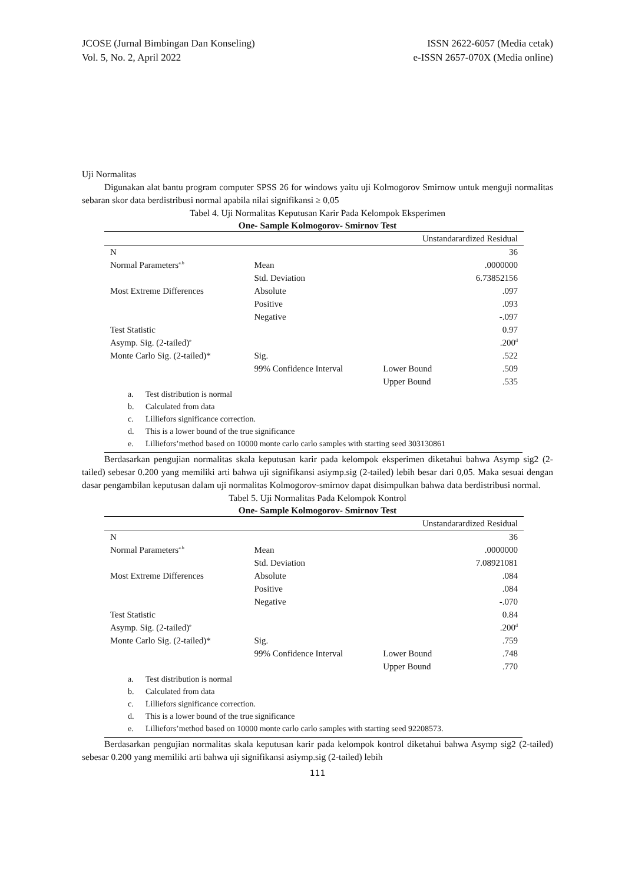JCOSE (Jurnal Bimbingan Dan Konseling)
Vol. 5, No. 2, April 2022
ISSN 2622-6057 (Media cetak)
e-ISSN 2657-070X (Media online)
Uji Normalitas
Digunakan alat bantu program computer SPSS 26 for windows yaitu uji Kolmogorov Smirnow untuk menguji normalitas sebaran skor data berdistribusi normal apabila nilai signifikansi ≥ 0,05
Tabel 4. Uji Normalitas Keputusan Karir Pada Kelompok Eksperimen
One- Sample Kolmogorov- Smirnov Test
| | | Unstandarardized Residual | |
| N | | | 36 |
| Normal Parameters<sup>a.b</sup> | Mean | | .0000000 |
| | Std. Deviation | | 6.73852156 |
| Most Extreme Differences | Absolute | | .097 |
| | Positive | | .093 |
| | Negative | | -.097 |
| Test Statistic | | | 0.97 |
| Asymp. Sig. (2-tailed)<sup>e</sup> | | | .200<sup>d</sup> |
| Monte Carlo Sig. (2-tailed)* | Sig. | | .522 |
| | 99% Confidence Interval | Lower Bound | .509 |
| | | Upper Bound | .535 |
a. Test distribution is normal
b. Calculated from data
c. Lilliefors significance correction.
d. This is a lower bound of the true significance
e. Lilliefors’method based on 10000 monte carlo carlo samples with starting seed 303130861
Berdasarkan pengujian normalitas skala keputusan karir pada kelompok eksperimen diketahui bahwa Asymp sig2 (2-tailed) sebesar 0.200 yang memiliki arti bahwa uji signifikansi asiymp.sig (2-tailed) lebih besar dari 0,05. Maka sesuai dengan dasar pengambilan keputusan dalam uji normalitas Kolmogorov-smirnov dapat disimpulkan bahwa data berdistribusi normal.
Tabel 5. Uji Normalitas Pada Kelompok Kontrol
One- Sample Kolmogorov- Smirnov Test
| | | Unstandarardized Residual | |
| N | | | 36 |
| Normal Parameters<sup>a.b</sup> | Mean | | .0000000 |
| | Std. Deviation | | 7.08921081 |
| Most Extreme Differences | Absolute | | .084 |
| | Positive | | .084 |
| | Negative | | -.070 |
| Test Statistic | | | 0.84 |
| Asymp. Sig. (2-tailed)<sup>e</sup> | | | .200<sup>d</sup> |
| Monte Carlo Sig. (2-tailed)* | Sig. | | .759 |
| | 99% Confidence Interval | Lower Bound | .748 |
| | | Upper Bound | .770 |
a. Test distribution is normal
b. Calculated from data
c. Lilliefors significance correction.
d. This is a lower bound of the true significance
e. Lilliefors’method based on 10000 monte carlo carlo samples with starting seed 92208573.
Berdasarkan pengujian normalitas skala keputusan karir pada kelompok kontrol diketahui bahwa Asymp sig2 (2-tailed) sebesar 0.200 yang memiliki arti bahwa uji signifikansi asiymp.sig (2-tailed) lebih
111